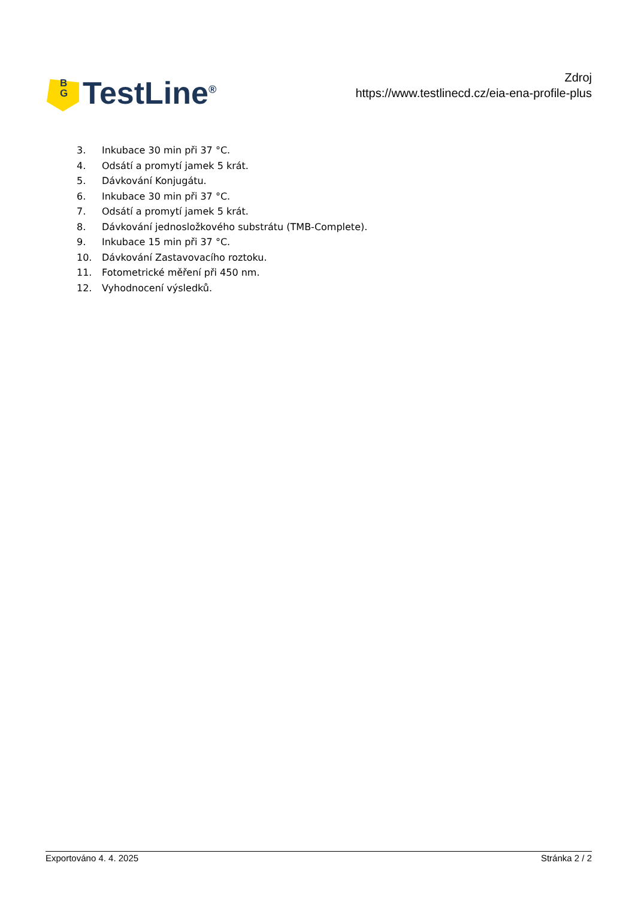B
G
TestLine<sup>®</sup>
Zdroj
https://www.testlinecd.cz/eia-ena-profile-plus
3. Inkubace 30 min při 37 °C.
4. Odsátí a promytí jamek 5 krát.
5. Dávkování Konjugátu.
6. Inkubace 30 min při 37 °C.
7. Odsátí a promytí jamek 5 krát.
8. Dávkování jednosložkového substrátu (TMB-Complete).
9. Inkubace 15 min při 37 °C.
10. Dávkování Zastavovacího roztoku.
11. Fotometrické měření při 450 nm.
12. Vyhodnocení výsledků.
Exportováno 4. 4. 2025 Stránka 2 / 2